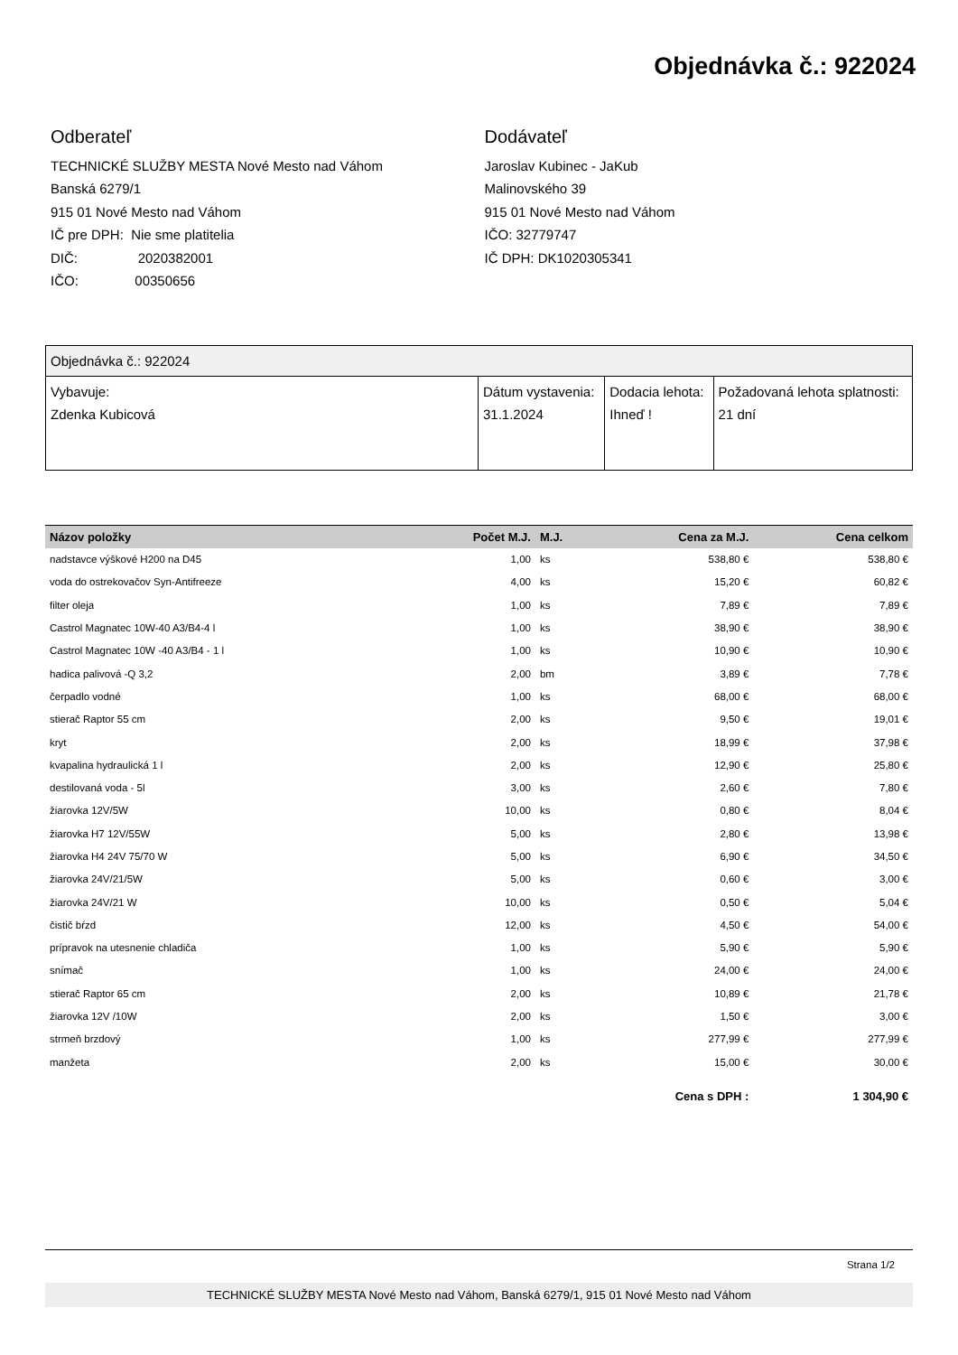Objednávka č.: 922024
Odberateľ
TECHNICKÉ SLUŽBY MESTA Nové Mesto nad Váhom
Banská 6279/1
915 01 Nové Mesto nad Váhom
IČ pre DPH: Nie sme platitelia
DIČ: 2020382001
IČO: 00350656
Dodávateľ
Jaroslav Kubinec - JaKub
Malinovského 39
915 01 Nové Mesto nad Váhom
IČO: 32779747
IČ DPH: DK1020305341
| Objednávka č.: 922024 | | | |
| Vybavuje: Zdenka Kubicová | Dátum vystavenia: 31.1.2024 | Dodacia lehota: Ihneď ! | Požadovaná lehota splatnosti: 21 dní |
| Názov položky | Počet M.J. | M.J. | Cena za M.J. | Cena celkom |
| --- | --- | --- | --- | --- |
| nadstavce výškové H200 na D45 | 1,00 | ks | 538,80 € | 538,80 € |
| voda do ostrekovačov Syn-Antifreeze | 4,00 | ks | 15,20 € | 60,82 € |
| filter oleja | 1,00 | ks | 7,89 € | 7,89 € |
| Castrol Magnatec 10W-40 A3/B4-4 l | 1,00 | ks | 38,90 € | 38,90 € |
| Castrol Magnatec 10W -40 A3/B4 - 1 l | 1,00 | ks | 10,90 € | 10,90 € |
| hadica palivová -Q 3,2 | 2,00 | bm | 3,89 € | 7,78 € |
| čerpadlo vodné | 1,00 | ks | 68,00 € | 68,00 € |
| stierač Raptor 55 cm | 2,00 | ks | 9,50 € | 19,01 € |
| kryt | 2,00 | ks | 18,99 € | 37,98 € |
| kvapalina hydraulická 1 l | 2,00 | ks | 12,90 € | 25,80 € |
| destilovaná voda - 5l | 3,00 | ks | 2,60 € | 7,80 € |
| žiarovka 12V/5W | 10,00 | ks | 0,80 € | 8,04 € |
| žiarovka H7 12V/55W | 5,00 | ks | 2,80 € | 13,98 € |
| žiarovka H4 24V 75/70 W | 5,00 | ks | 6,90 € | 34,50 € |
| žiarovka 24V/21/5W | 5,00 | ks | 0,60 € | 3,00 € |
| žiarovka 24V/21 W | 10,00 | ks | 0,50 € | 5,04 € |
| čistič bŕzd | 12,00 | ks | 4,50 € | 54,00 € |
| prípravok na utesnenie chladiča | 1,00 | ks | 5,90 € | 5,90 € |
| snímač | 1,00 | ks | 24,00 € | 24,00 € |
| stierač Raptor 65 cm | 2,00 | ks | 10,89 € | 21,78 € |
| žiarovka 12V /10W | 2,00 | ks | 1,50 € | 3,00 € |
| strmeň brzdový | 1,00 | ks | 277,99 € | 277,99 € |
| manžeta | 2,00 | ks | 15,00 € | 30,00 € |
| Cena s DPH : | | | | 1 304,90 € |
Strana 1/2
TECHNICKÉ SLUŽBY MESTA Nové Mesto nad Váhom, Banská 6279/1, 915 01 Nové Mesto nad Váhom